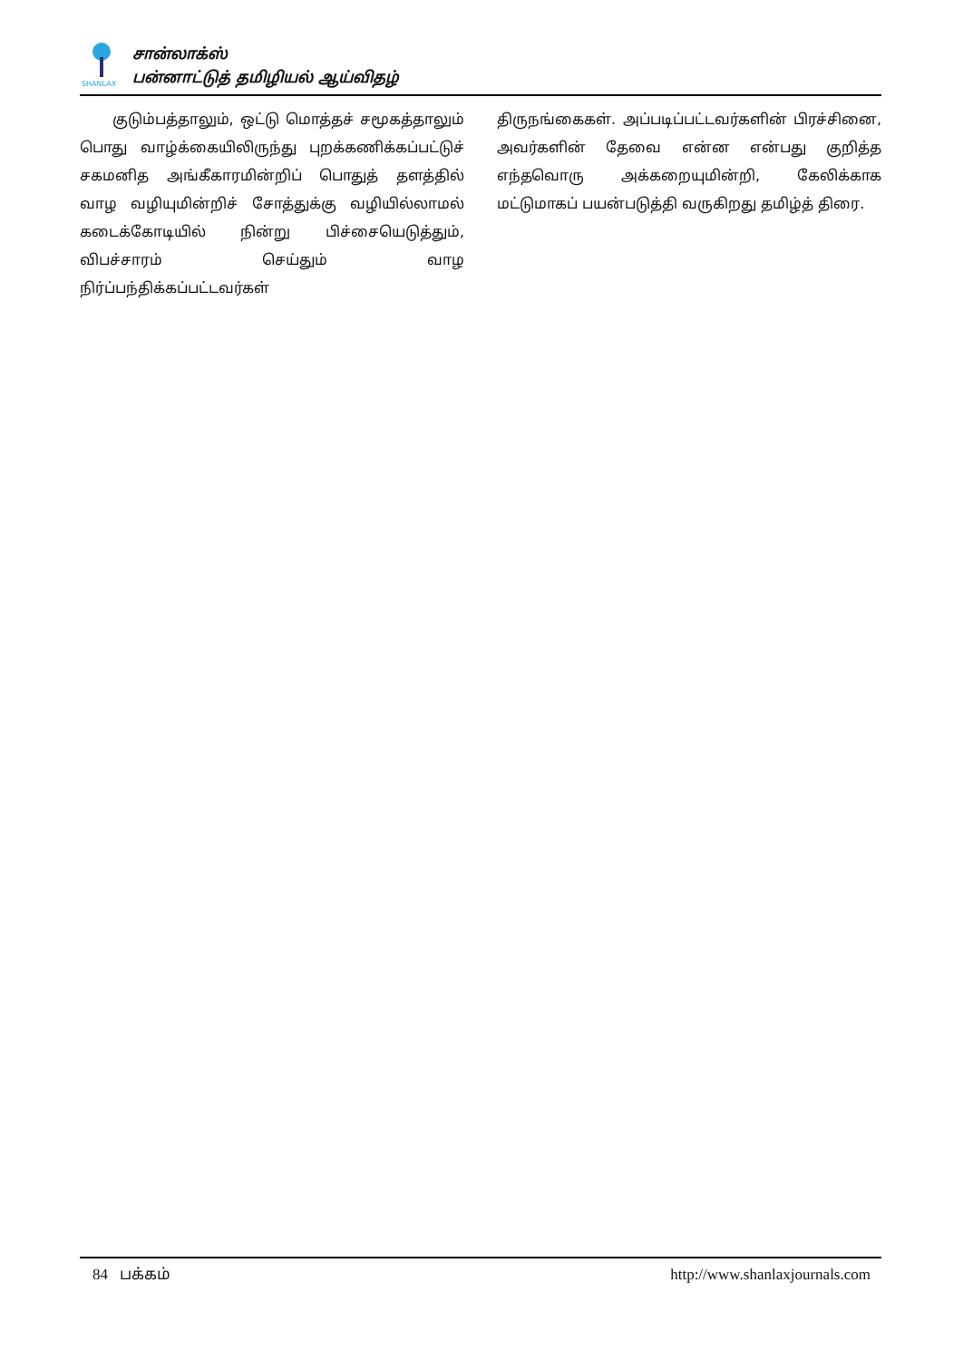SHANLAX
சான்லாக்ஸ்
பன்னாட்டுத் தமிழியல் ஆய்விதழ்
குடும்பத்தாலும், ஒட்டு மொத்தச் சமூகத்தாலும் பொது வாழ்க்கையிலிருந்து புறக்கணிக்கப்பட்டுச் சகமனித அங்கீகாரமின்றிப் பொதுத் தளத்தில் வாழ வழியுமின்றிச் சோத்துக்கு வழியில்லாமல் கடைக்கோடியில் நின்று பிச்சையெடுத்தும், விபச்சாரம் செய்தும் வாழ நிர்ப்பந்திக்கப்பட்டவர்கள்
திருநங்கைகள். அப்படிப்பட்டவர்களின் பிரச்சினை, அவர்களின் தேவை என்ன என்பது குறித்த எந்தவொரு அக்கறையுமின்றி, கேலிக்காக மட்டுமாகப் பயன்படுத்தி வருகிறது தமிழ்த் திரை.
84 பக்கம் http://www.shanlaxjournals.com